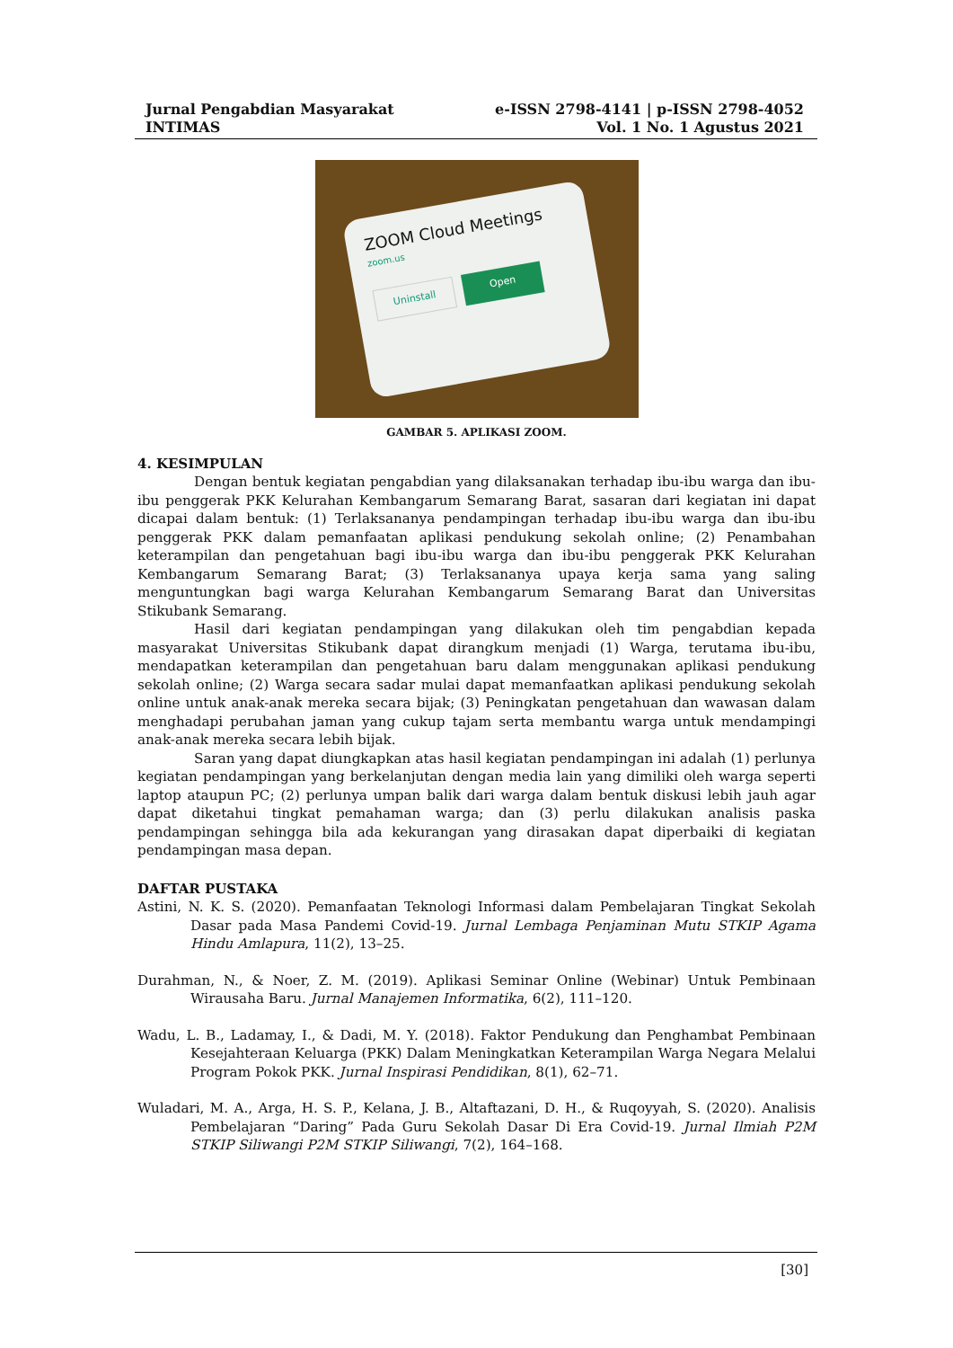Jurnal Pengabdian Masyarakat e-ISSN 2798-4141 | p-ISSN 2798-4052
INTIMAS Vol. 1 No. 1 Agustus 2021
ZOOM Cloud Meetings
zoom.us
Uninstall Open
GAMBAR 5. APLIKASI ZOOM.
4. KESIMPULAN
Dengan bentuk kegiatan pengabdian yang dilaksanakan terhadap ibu-ibu warga dan ibu-ibu penggerak PKK Kelurahan Kembangarum Semarang Barat, sasaran dari kegiatan ini dapat dicapai dalam bentuk: (1) Terlaksananya pendampingan terhadap ibu-ibu warga dan ibu-ibu penggerak PKK dalam pemanfaatan aplikasi pendukung sekolah online; (2) Penambahan keterampilan dan pengetahuan bagi ibu-ibu warga dan ibu-ibu penggerak PKK Kelurahan Kembangarum Semarang Barat; (3) Terlaksananya upaya kerja sama yang saling menguntungkan bagi warga Kelurahan Kembangarum Semarang Barat dan Universitas Stikubank Semarang.
Hasil dari kegiatan pendampingan yang dilakukan oleh tim pengabdian kepada masyarakat Universitas Stikubank dapat dirangkum menjadi (1) Warga, terutama ibu-ibu, mendapatkan keterampilan dan pengetahuan baru dalam menggunakan aplikasi pendukung sekolah online; (2) Warga secara sadar mulai dapat memanfaatkan aplikasi pendukung sekolah online untuk anak-anak mereka secara bijak; (3) Peningkatan pengetahuan dan wawasan dalam menghadapi perubahan jaman yang cukup tajam serta membantu warga untuk mendampingi anak-anak mereka secara lebih bijak.
Saran yang dapat diungkapkan atas hasil kegiatan pendampingan ini adalah (1) perlunya kegiatan pendampingan yang berkelanjutan dengan media lain yang dimiliki oleh warga seperti laptop ataupun PC; (2) perlunya umpan balik dari warga dalam bentuk diskusi lebih jauh agar dapat diketahui tingkat pemahaman warga; dan (3) perlu dilakukan analisis paska pendampingan sehingga bila ada kekurangan yang dirasakan dapat diperbaiki di kegiatan pendampingan masa depan.
DAFTAR PUSTAKA
Astini, N. K. S. (2020). Pemanfaatan Teknologi Informasi dalam Pembelajaran Tingkat Sekolah Dasar pada Masa Pandemi Covid-19. Jurnal Lembaga Penjaminan Mutu STKIP Agama Hindu Amlapura, 11(2), 13–25.
Durahman, N., & Noer, Z. M. (2019). Aplikasi Seminar Online (Webinar) Untuk Pembinaan Wirausaha Baru. Jurnal Manajemen Informatika, 6(2), 111–120.
Wadu, L. B., Ladamay, I., & Dadi, M. Y. (2018). Faktor Pendukung dan Penghambat Pembinaan Kesejahteraan Keluarga (PKK) Dalam Meningkatkan Keterampilan Warga Negara Melalui Program Pokok PKK. Jurnal Inspirasi Pendidikan, 8(1), 62–71.
Wuladari, M. A., Arga, H. S. P., Kelana, J. B., Altaftazani, D. H., & Ruqoyyah, S. (2020). Analisis Pembelajaran “Daring” Pada Guru Sekolah Dasar Di Era Covid-19. Jurnal Ilmiah P2M STKIP Siliwangi P2M STKIP Siliwangi, 7(2), 164–168.
[30]